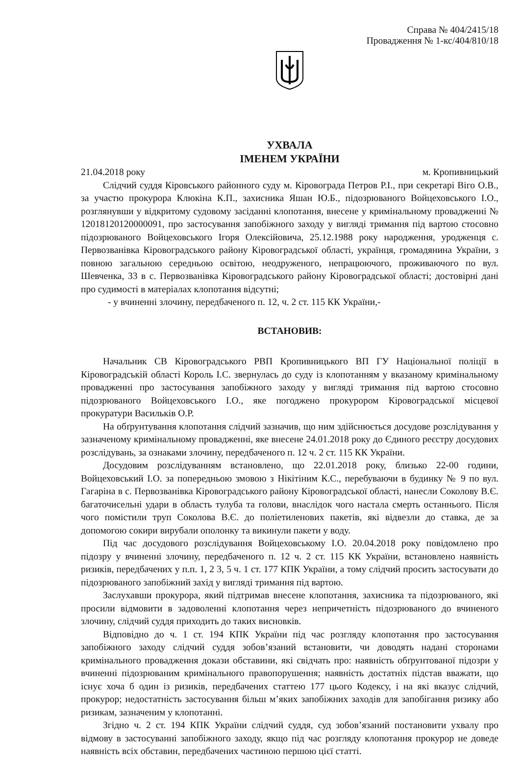Справа № 404/2415/18
Провадження № 1-кс/404/810/18
УХВАЛА
ІМЕНЕМ УКРАЇНИ
21.04.2018 року м. Кропивницький
Слідчий суддя Кіровського районного суду м. Кіровограда Петров Р.І., при секретарі Віго О.В., за участю прокурора Клюкіна К.П., захисника Яшан Ю.Б., підозрюваного Войцеховського І.О., розглянувши у відкритому судовому засіданні клопотання, внесене у кримінальному провадженні № 12018120120000091, про застосування запобіжного заходу у вигляді тримання під вартою стосовно підозрюваного Войцеховського Ігоря Олексійовича, 25.12.1988 року народження, уродженця с. Первозванівка Кіровоградського району Кіровоградської області, українця, громадянина України, з повною загальною середньою освітою, неодруженого, непрацюючого, проживаючого по вул. Шевченка, 33 в с. Первозванівка Кіровоградського району Кіровоградської області; достовірні дані про судимості в матеріалах клопотання відсутні;
- у вчиненні злочину, передбаченого п. 12, ч. 2 ст. 115 КК України,-
ВСТАНОВИВ:
Начальник СВ Кіровоградського РВП Кропивницького ВП ГУ Національної поліції в Кіровоградській області Король І.С. звернулась до суду із клопотанням у вказаному кримінальному провадженні про застосування запобіжного заходу у вигляді тримання під вартою стосовно підозрюваного Войцеховського І.О., яке погоджено прокурором Кіровоградської місцевої прокуратури Васильків О.Р.
На обґрунтування клопотання слідчий зазначив, що ним здійснюється досудове розслідування у зазначеному кримінальному провадженні, яке внесене 24.01.2018 року до Єдиного реєстру досудових розслідувань, за ознаками злочину, передбаченого п. 12 ч. 2 ст. 115 КК України.
Досудовим розслідуванням встановлено, що 22.01.2018 року, близько 22-00 години, Войцеховський І.О. за попередньою змовою з Нікітіним К.С., перебуваючи в будинку № 9 по вул. Гагаріна в с. Первозванівка Кіровоградського району Кіровоградської області, нанесли Соколову В.Є. багаточисельні удари в область тулуба та голови, внаслідок чого настала смерть останнього. Після чого помістили труп Соколова В.Є. до поліетиленових пакетів, які відвезли до ставка, де за допомогою сокири вирубали ополонку та викинули пакети у воду.
Під час досудового розслідування Войцеховському І.О. 20.04.2018 року повідомлено про підозру у вчиненні злочину, передбаченого п. 12 ч. 2 ст. 115 КК України, встановлено наявність ризиків, передбачених у п.п. 1, 2 3, 5 ч. 1 ст. 177 КПК України, а тому слідчий просить застосувати до підозрюваного запобіжний захід у вигляді тримання під вартою.
Заслухавши прокурора, який підтримав внесене клопотання, захисника та підозрюваного, які просили відмовити в задоволенні клопотання через непричетність підозрюваного до вчиненого злочину, слідчий суддя приходить до таких висновків.
Відповідно до ч. 1 ст. 194 КПК України під час розгляду клопотання про застосування запобіжного заходу слідчий суддя зобов’язаний встановити, чи доводять надані сторонами кримінального провадження докази обставини, які свідчать про: наявність обґрунтованої підозри у вчиненні підозрюваним кримінального правопорушення; наявність достатніх підстав вважати, що існує хоча б один із ризиків, передбачених статтею 177 цього Кодексу, і на які вказує слідчий, прокурор; недостатність застосування більш м’яких запобіжних заходів для запобігання ризику або ризикам, зазначеним у клопотанні.
Згідно ч. 2 ст. 194 КПК України слідчий суддя, суд зобов’язаний постановити ухвалу про відмову в застосуванні запобіжного заходу, якщо під час розгляду клопотання прокурор не доведе наявність всіх обставин, передбачених частиною першою цієї статті.